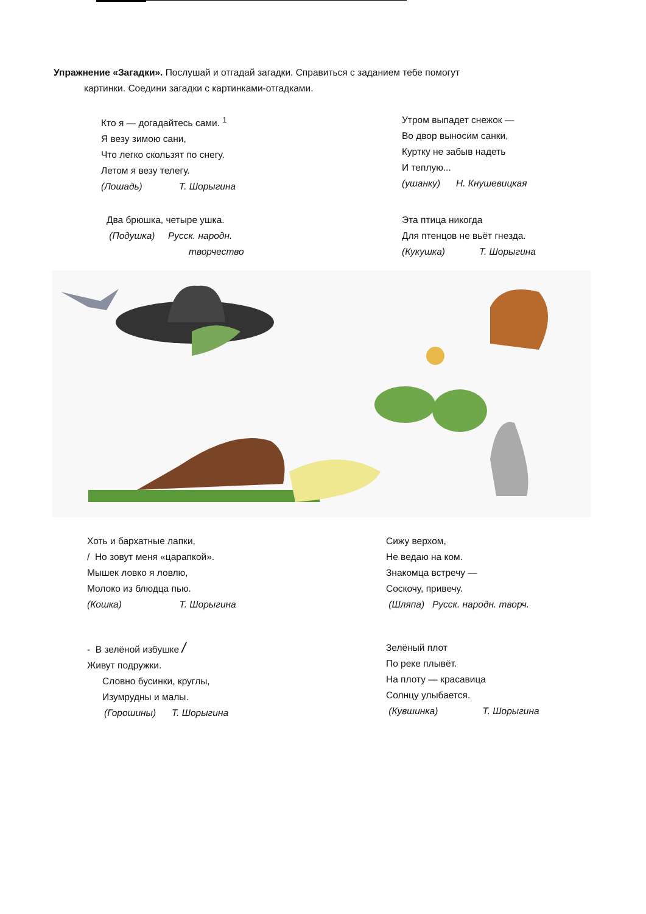Упражнение «Загадки». Послушай и отгадай загадки. Справиться с заданием тебе помогут
картинки. Соедини загадки с картинками-отгадками.
Кто я — догадайтесь сами. <sup>1</sup>
Я везу зимою сани,
Что легко скользят по снегу.
Летом я везу телегу.
(Лошадь) Т. Шорыгина
Утром выпадет снежок —
Во двор выносим санки,
Куртку не забыв надеть
И теплую...
(ушанку) Н. Кнушевицкая
Два брюшка, четыре ушка.
(Подушка) Русск. народн.
творчество
Эта птица никогда
Для птенцов не вьёт гнезда.
(Кукушка) Т. Шорыгина
Хоть и бархатные лапки,
/ Но зовут меня «царапкой».
Мышек ловко я ловлю,
Молоко из блюдца пью.
(Кошка) Т. Шорыгина
Сижу верхом,
Не ведаю на ком.
Знакомца встречу —
Соскочу, привечу.
(Шляпа) Русск. народн. творч.
- В зелёной избушке /
Живут подружки.
Словно бусинки, круглы,
Изумрудны и малы.
(Горошины) Т. Шорыгина
Зелёный плот
По реке плывёт.
На плоту — красавица
Солнцу улыбается.
(Кувшинка) Т. Шорыгина